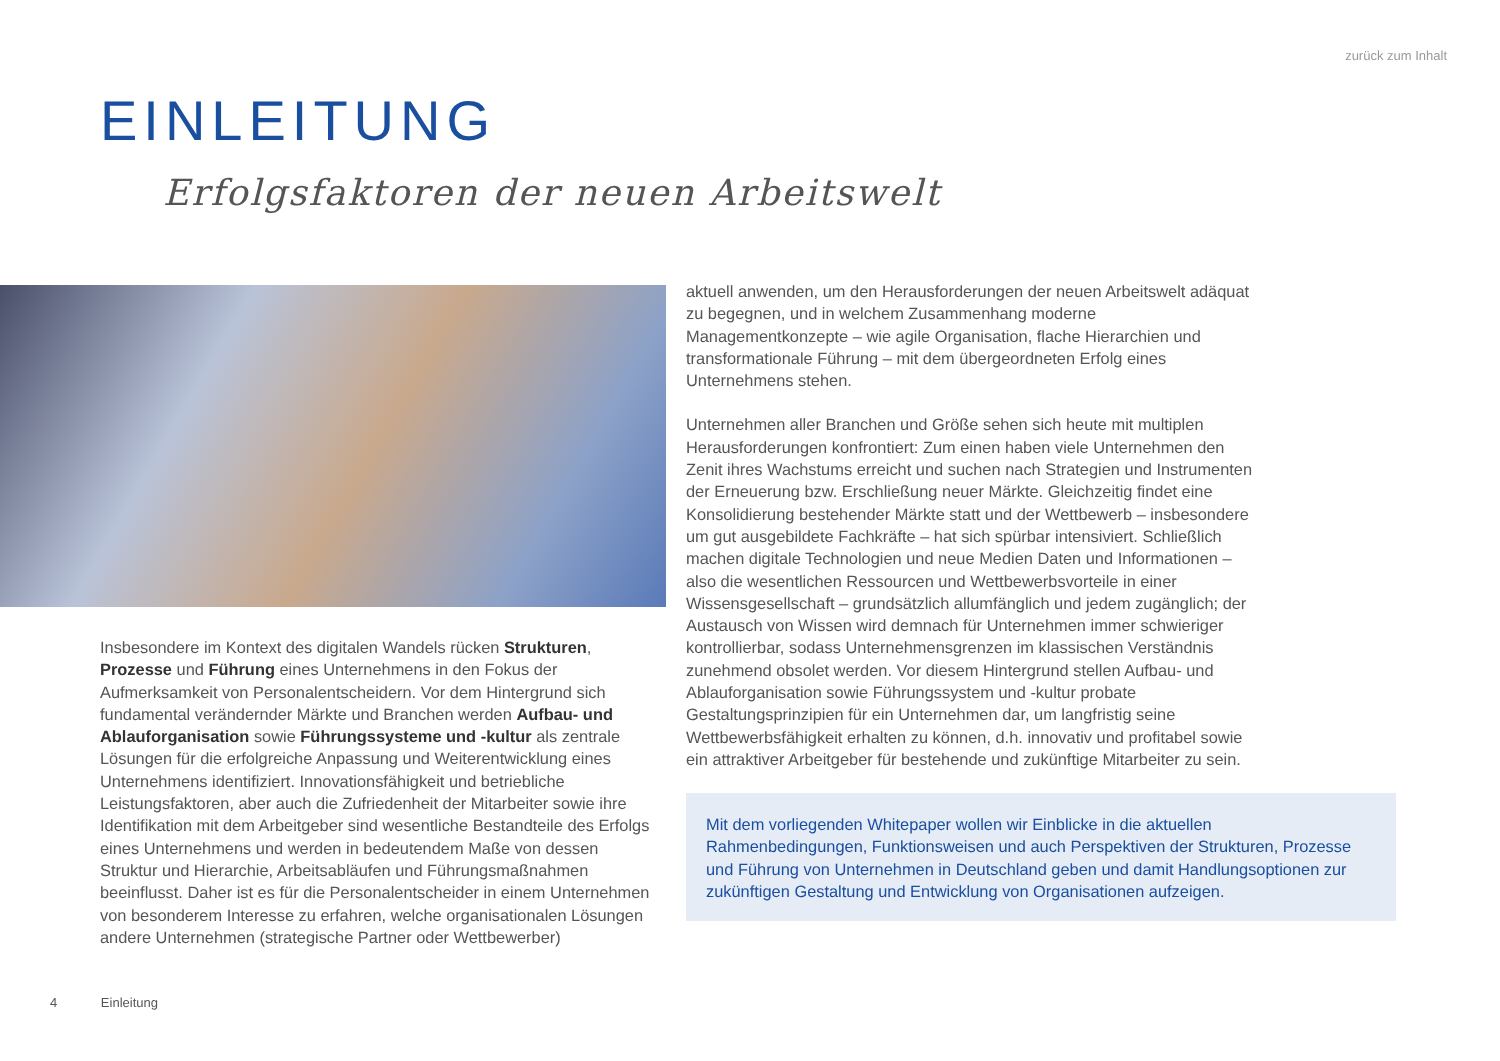zurück zum Inhalt
EINLEITUNG
Erfolgsfaktoren der neuen Arbeitswelt
Insbesondere im Kontext des digitalen Wandels rücken Strukturen, Prozesse und Führung eines Unternehmens in den Fokus der Aufmerksamkeit von Personalentscheidern. Vor dem Hintergrund sich fundamental verändernder Märkte und Branchen werden Aufbau- und Ablauforganisation sowie Führungssysteme und -kultur als zentrale Lösungen für die erfolgreiche Anpassung und Weiterentwicklung eines Unternehmens identifiziert. Innovationsfähigkeit und betriebliche Leistungsfaktoren, aber auch die Zufriedenheit der Mitarbeiter sowie ihre Identifikation mit dem Arbeitgeber sind wesentliche Bestandteile des Erfolgs eines Unternehmens und werden in bedeutendem Maße von dessen Struktur und Hierarchie, Arbeitsabläufen und Führungsmaßnahmen beeinflusst. Daher ist es für die Personalentscheider in einem Unternehmen von besonderem Interesse zu erfahren, welche organisationalen Lösungen andere Unternehmen (strategische Partner oder Wettbewerber)
aktuell anwenden, um den Herausforderungen der neuen Arbeitswelt adäquat zu begegnen, und in welchem Zusammenhang moderne Managementkonzepte – wie agile Organisation, flache Hierarchien und transformationale Führung – mit dem übergeordneten Erfolg eines Unternehmens stehen.
Unternehmen aller Branchen und Größe sehen sich heute mit multiplen Herausforderungen konfrontiert: Zum einen haben viele Unternehmen den Zenit ihres Wachstums erreicht und suchen nach Strategien und Instrumenten der Erneuerung bzw. Erschließung neuer Märkte. Gleichzeitig findet eine Konsolidierung bestehender Märkte statt und der Wettbewerb – insbesondere um gut ausgebildete Fachkräfte – hat sich spürbar intensiviert. Schließlich machen digitale Technologien und neue Medien Daten und Informationen – also die wesentlichen Ressourcen und Wettbewerbsvorteile in einer Wissensgesellschaft – grundsätzlich allumfänglich und jedem zugänglich; der Austausch von Wissen wird demnach für Unternehmen immer schwieriger kontrollierbar, sodass Unternehmensgrenzen im klassischen Verständnis zunehmend obsolet werden. Vor diesem Hintergrund stellen Aufbau- und Ablauforganisation sowie Führungssystem und -kultur probate Gestaltungsprinzipien für ein Unternehmen dar, um langfristig seine Wettbewerbsfähigkeit erhalten zu können, d.h. innovativ und profitabel sowie ein attraktiver Arbeitgeber für bestehende und zukünftige Mitarbeiter zu sein.
Mit dem vorliegenden Whitepaper wollen wir Einblicke in die aktuellen Rahmenbedingungen, Funktionsweisen und auch Perspektiven der Strukturen, Prozesse und Führung von Unternehmen in Deutschland geben und damit Handlungsoptionen zur zukünftigen Gestaltung und Entwicklung von Organisationen aufzeigen.
4 Einleitung